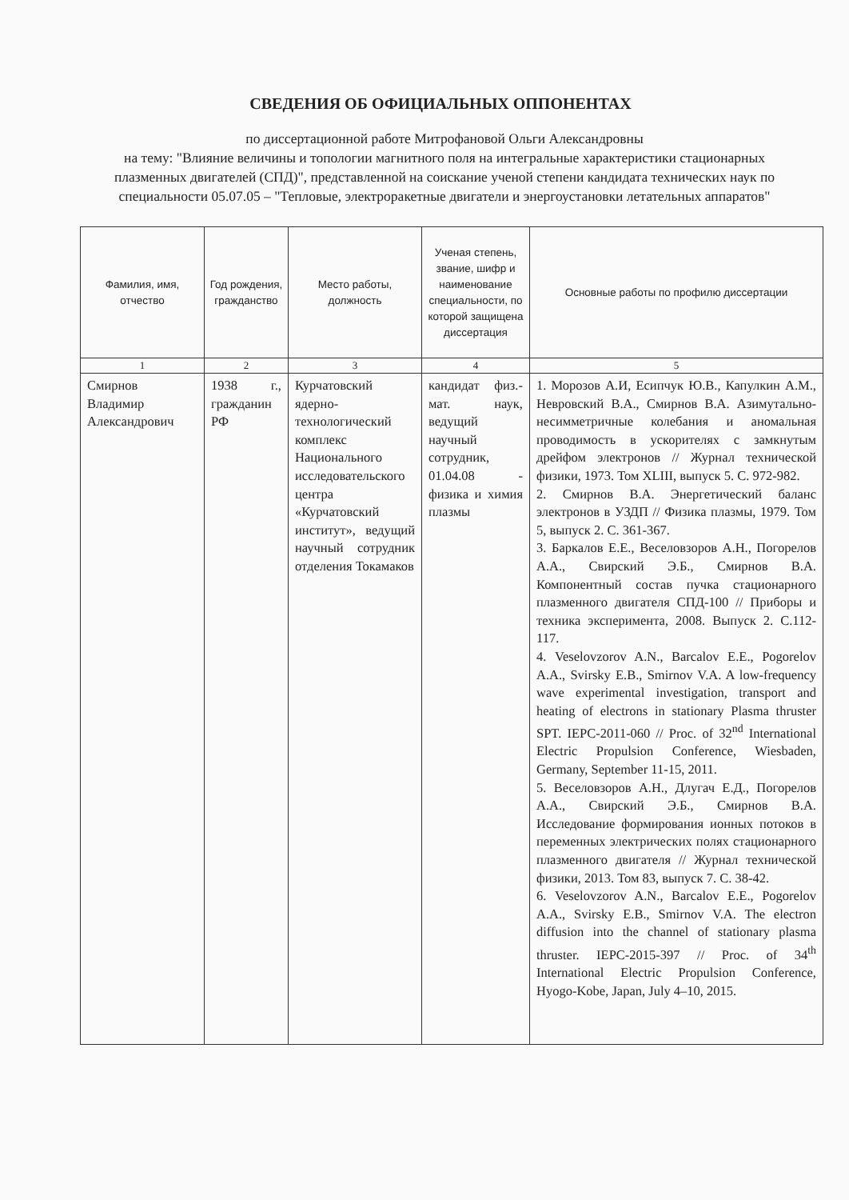СВЕДЕНИЯ ОБ ОФИЦИАЛЬНЫХ ОППОНЕНТАХ
по диссертационной работе Митрофановой Ольги Александровны
на тему: "Влияние величины и топологии магнитного поля на интегральные характеристики стационарных плазменных двигателей (СПД)", представленной на соискание ученой степени кандидата технических наук по специальности 05.07.05 – "Тепловые, электроракетные двигатели и энергоустановки летательных аппаратов"
| Фамилия, имя, отчество | Год рождения, граждан­ство | Место работы, должность | Ученая степень, звание, шифр и наименование специальности, по которой защищена дис­сертация | Основные работы по профилю диссертации |
| --- | --- | --- | --- | --- |
| 1 | 2 | 3 | 4 | 5 |
| Смирнов Владимир Александрович | 1938 г., гражданин РФ | Курчатовский ядерно-технологический комплекс Национального исследовательского центра «Курчатовский институт», ведущий научный сотрудник отделения Токамаков | кандидат физ.-мат. наук, ведущий научный сотрудник, 01.04.08 - физика и химия плазмы | 1. Морозов А.И, Есипчук Ю.В., Капулкин А.М., Невровский В.А., Смирнов В.А. Азимутально-несимметричные колебания и аномальная проводимость в ускорителях с замкнутым дрейфом электронов // Журнал технической физики, 1973. Том XLIII, выпуск 5. С. 972-982. 2. Смирнов В.А. Энергетический баланс электронов в УЗДП // Физика плазмы, 1979. Том 5, выпуск 2. С. 361-367. 3. Баркалов Е.Е., Веселовзоров А.Н., Погорелов А.А., Свирский Э.Б., Смирнов В.А. Компонентный состав пучка стационарного плазменного двигателя СПД-100 // Приборы и техника эксперимента, 2008. Выпуск 2. С.112-117. 4. Veselovzorov A.N., Barcalov E.E., Pogorelov A.A., Svirsky E.B., Smirnov V.A. A low-frequency wave experimental investigation, transport and heating of electrons in stationary Plasma thruster SPT. IEPC-2011-060 // Proc. of 32<sup>nd</sup> International Electric Propulsion Conference, Wiesbaden, Germany, September 11-15, 2011. 5. Веселовзоров А.Н., Длугач Е.Д., Погорелов А.А., Свирский Э.Б., Смирнов В.А. Исследование формирования ионных потоков в переменных электрических полях стационарного плазменного двигателя // Журнал технической физики, 2013. Том 83, выпуск 7. С. 38-42. 6. Veselovzorov A.N., Barcalov E.E., Pogorelov A.A., Svirsky E.B., Smirnov V.A. The electron diffusion into the channel of stationary plasma thruster. IEPC-2015-397 // Proc. of 34<sup>th</sup> International Electric Propulsion Conference, Hyogo-Kobe, Japan, July 4–10, 2015. |